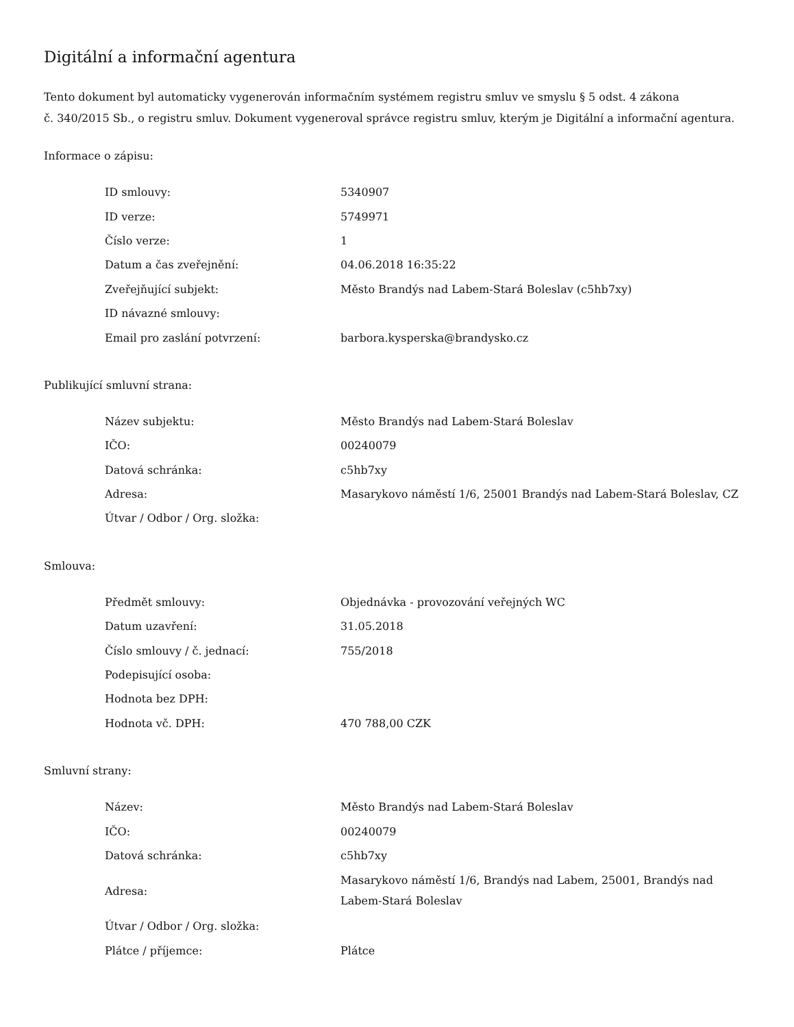Digitální a informační agentura
Tento dokument byl automaticky vygenerován informačním systémem registru smluv ve smyslu § 5 odst. 4 zákona
č. 340/2015 Sb., o registru smluv. Dokument vygeneroval správce registru smluv, kterým je Digitální a informační agentura.
Informace o zápisu:
| ID smlouvy: | 5340907 |
| ID verze: | 5749971 |
| Číslo verze: | 1 |
| Datum a čas zveřejnění: | 04.06.2018 16:35:22 |
| Zveřejňující subjekt: | Město Brandýs nad Labem-Stará Boleslav (c5hb7xy) |
| ID návazné smlouvy: | |
| Email pro zaslání potvrzení: | barbora.kysperska@brandysko.cz |
Publikující smluvní strana:
| Název subjektu: | Město Brandýs nad Labem-Stará Boleslav |
| IČO: | 00240079 |
| Datová schránka: | c5hb7xy |
| Adresa: | Masarykovo náměstí 1/6, 25001 Brandýs nad Labem-Stará Boleslav, CZ |
| Útvar / Odbor / Org. složka: | |
Smlouva:
| Předmět smlouvy: | Objednávka - provozování veřejných WC |
| Datum uzavření: | 31.05.2018 |
| Číslo smlouvy / č. jednací: | 755/2018 |
| Podepisující osoba: | |
| Hodnota bez DPH: | |
| Hodnota vč. DPH: | 470 788,00 CZK |
Smluvní strany:
| Název: | Město Brandýs nad Labem-Stará Boleslav |
| IČO: | 00240079 |
| Datová schránka: | c5hb7xy |
| Adresa: | Masarykovo náměstí 1/6, Brandýs nad Labem, 25001, Brandýs nad Labem-Stará Boleslav |
| Útvar / Odbor / Org. složka: | |
| Plátce / příjemce: | Plátce |